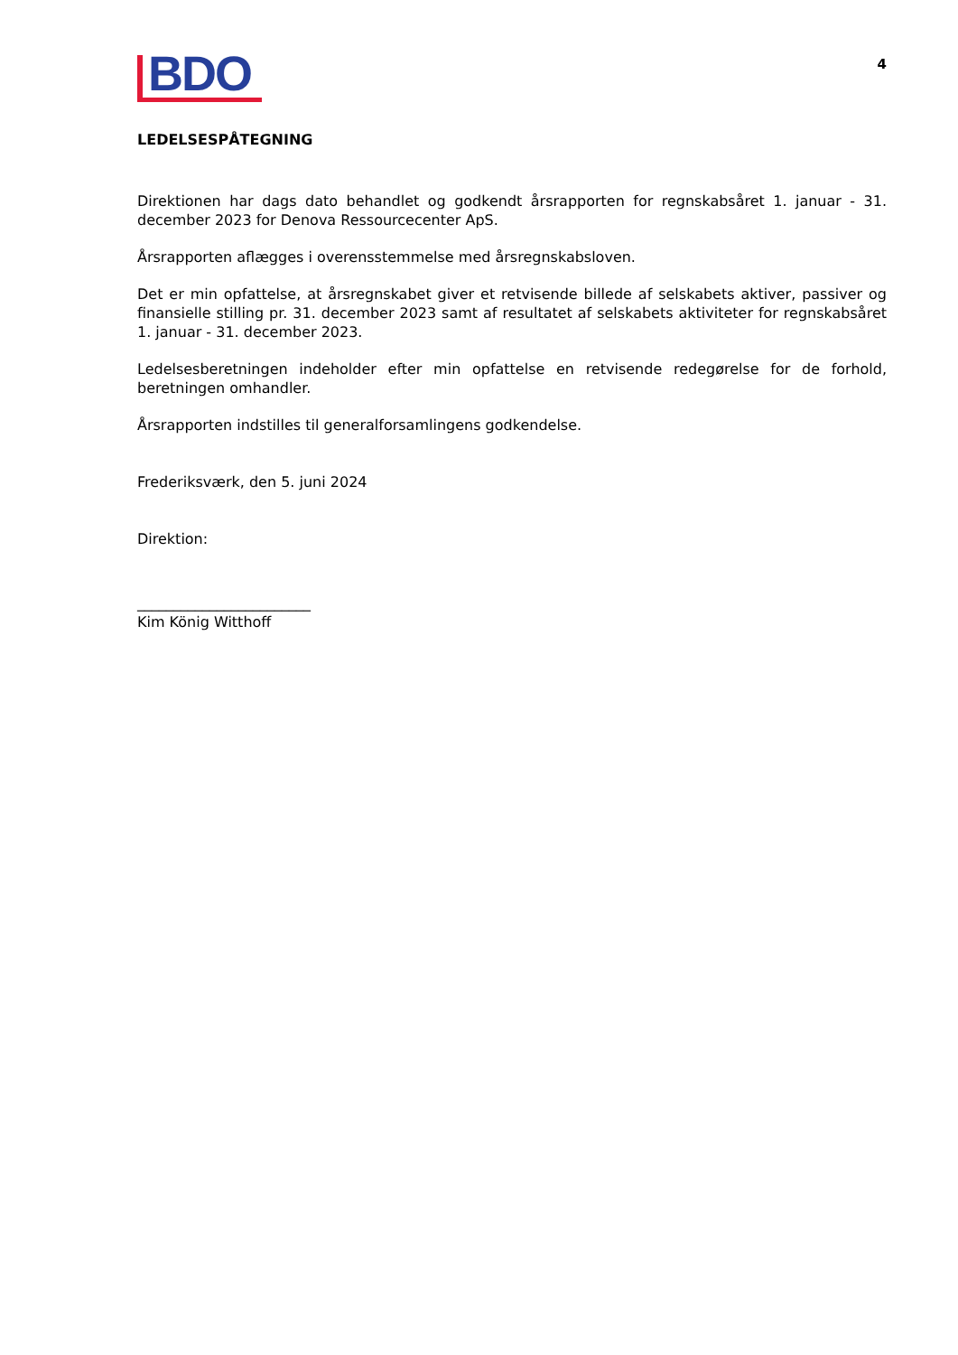BDO
4
LEDELSESPÅTEGNING
Direktionen har dags dato behandlet og godkendt årsrapporten for regnskabsåret 1. januar - 31. december 2023 for Denova Ressourcecenter ApS.
Årsrapporten aflægges i overensstemmelse med årsregnskabsloven.
Det er min opfattelse, at årsregnskabet giver et retvisende billede af selskabets aktiver, passiver og finansielle stilling pr. 31. december 2023 samt af resultatet af selskabets aktiviteter for regnskabsåret 1. januar - 31. december 2023.
Ledelsesberetningen indeholder efter min opfattelse en retvisende redegørelse for de forhold, beretningen omhandler.
Årsrapporten indstilles til generalforsamlingens godkendelse.
Frederiksværk, den 5. juni 2024
Direktion:
________________________
Kim König Witthoff